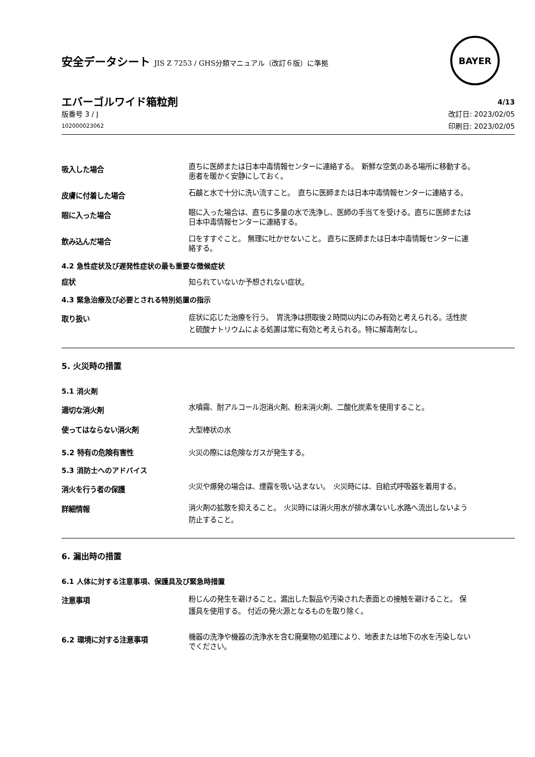安全データシート JIS Z 7253 / GHS分類マニュアル（改訂６版）に準拠
BAYER
エバーゴルワイド箱粒剤
版番号 3 / J
102000023062
4/13
改訂日: 2023/02/05
印刷日: 2023/02/05
吸入した場合
直ちに医師または日本中毒情報センターに連絡する。　新鮮な空気のある場所に移動する。　患者を暖かく安静にしておく。
皮膚に付着した場合
石鹸と水で十分に洗い流すこと。　直ちに医師または日本中毒情報センターに連絡する。
眼に入った場合
眼に入った場合は、直ちに多量の水で洗浄し、医師の手当てを受ける。直ちに医師または日本中毒情報センターに連絡する。
飲み込んだ場合
口をすすぐこと。 無理に吐かせないこと。 直ちに医師または日本中毒情報センターに連絡する。
4.2 急性症状及び遅発性症状の最も重要な徴候症状
症状 知られていないか予想されない症状。
4.3 緊急治療及び必要とされる特別処置の指示
取り扱い
症状に応じた治療を行う。　胃洗浄は摂取後２時間以内にのみ有効と考えられる。活性炭と硫酸ナトリウムによる処置は常に有効と考えられる。特に解毒剤なし。
5. 火災時の措置
5.1 消火剤
適切な消火剤
水噴霧、耐アルコール泡消火剤、粉末消火剤、二酸化炭素を使用すること。
使ってはならない消火剤 大型棒状の水
5.2 特有の危険有害性 火災の際には危険なガスが発生する。
5.3 消防士へのアドバイス
消火を行う者の保護
火災や爆発の場合は、煙霧を吸い込まない。　火災時には、自給式呼吸器を着用する。
詳細情報
消火剤の拡散を抑えること。　火災時には消火用水が排水溝ないし水路へ流出しないよう防止すること。
6. 漏出時の措置
6.1 人体に対する注意事項、保護具及び緊急時措置
注意事項
粉じんの発生を避けること。漏出した製品や汚染された表面との接触を避けること。 保護具を使用する。 付近の発火源となるものを取り除く。
6.2 環境に対する注意事項
機器の洗浄や機器の洗浄水を含む廃棄物の処理により、地表または地下の水を汚染しないでください。